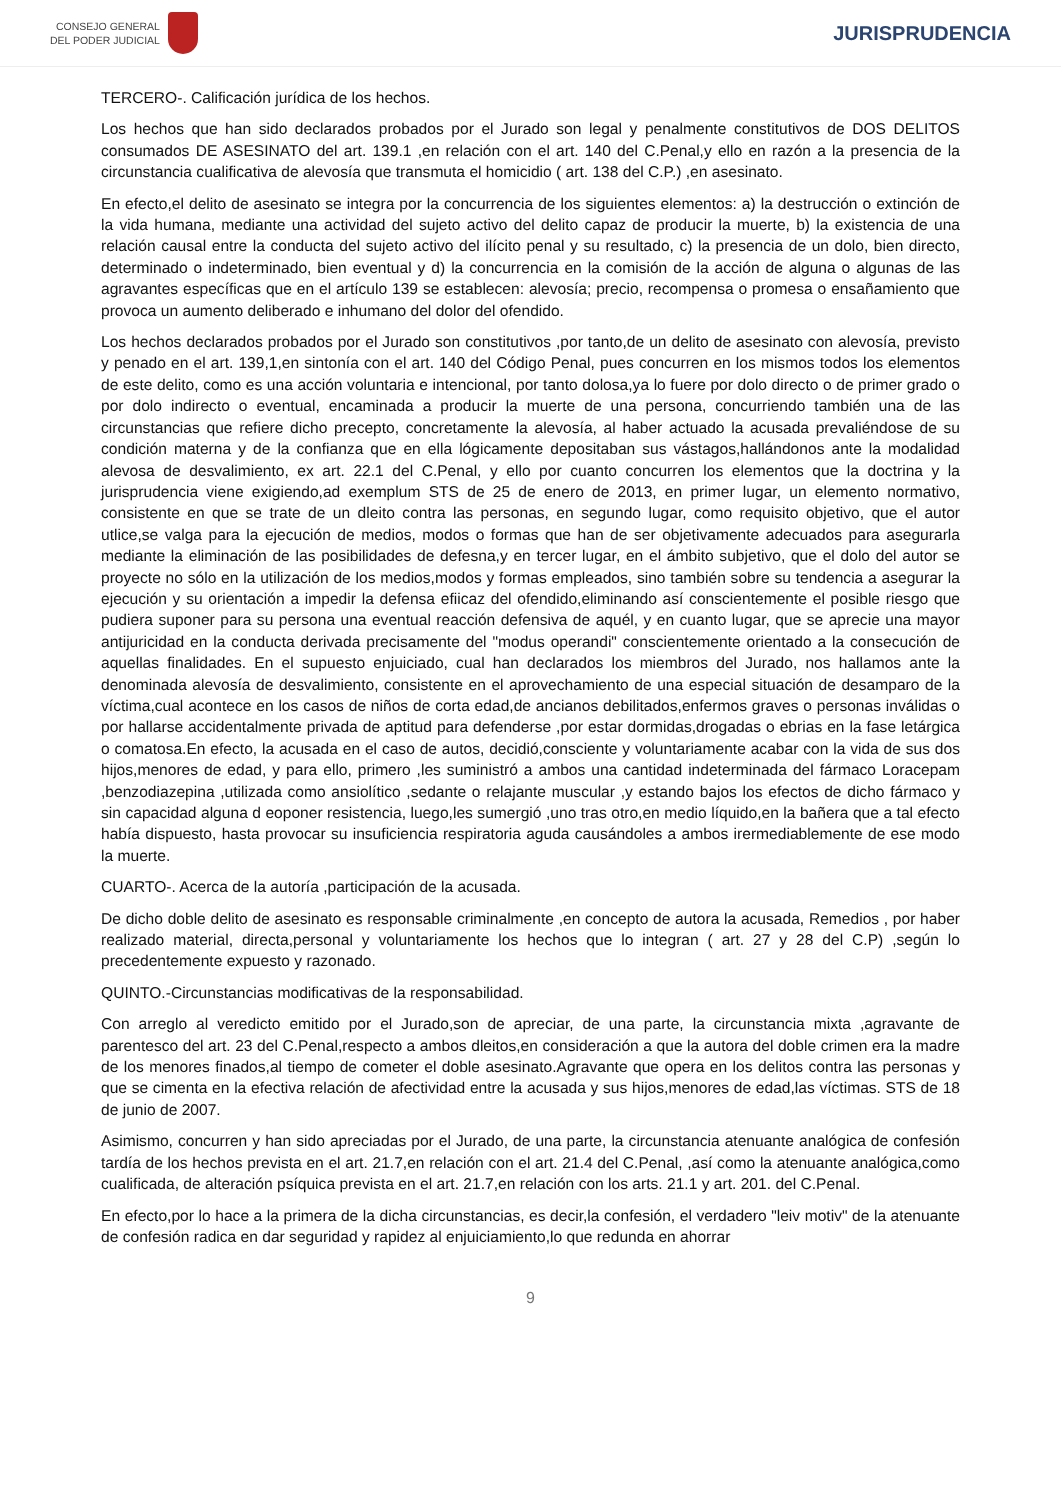CONSEJO GENERAL
DEL PODER JUDICIAL
JURISPRUDENCIA
TERCERO-. Calificación jurídica de los hechos.
Los hechos que han sido declarados probados por el Jurado son legal y penalmente constitutivos de DOS DELITOS consumados DE ASESINATO del art. 139.1 ,en relación con el art. 140 del C.Penal,y ello en razón a la presencia de la circunstancia cualificativa de alevosía que transmuta el homicidio ( art. 138 del C.P.) ,en asesinato.
En efecto,el delito de asesinato se integra por la concurrencia de los siguientes elementos: a) la destrucción o extinción de la vida humana, mediante una actividad del sujeto activo del delito capaz de producir la muerte, b) la existencia de una relación causal entre la conducta del sujeto activo del ilícito penal y su resultado, c) la presencia de un dolo, bien directo, determinado o indeterminado, bien eventual y d) la concurrencia en la comisión de la acción de alguna o algunas de las agravantes específicas que en el artículo 139 se establecen: alevosía; precio, recompensa o promesa o ensañamiento que provoca un aumento deliberado e inhumano del dolor del ofendido.
Los hechos declarados probados por el Jurado son constitutivos ,por tanto,de un delito de asesinato con alevosía, previsto y penado en el art. 139,1,en sintonía con el art. 140 del Código Penal, pues concurren en los mismos todos los elementos de este delito, como es una acción voluntaria e intencional, por tanto dolosa,ya lo fuere por dolo directo o de primer grado o por dolo indirecto o eventual, encaminada a producir la muerte de una persona, concurriendo también una de las circunstancias que refiere dicho precepto, concretamente la alevosía, al haber actuado la acusada prevaliéndose de su condición materna y de la confianza que en ella lógicamente depositaban sus vástagos,hallándonos ante la modalidad alevosa de desvalimiento, ex art. 22.1 del C.Penal, y ello por cuanto concurren los elementos que la doctrina y la jurisprudencia viene exigiendo,ad exemplum STS de 25 de enero de 2013, en primer lugar, un elemento normativo, consistente en que se trate de un dleito contra las personas, en segundo lugar, como requisito objetivo, que el autor utlice,se valga para la ejecución de medios, modos o formas que han de ser objetivamente adecuados para asegurarla mediante la eliminación de las posibilidades de defesna,y en tercer lugar, en el ámbito subjetivo, que el dolo del autor se proyecte no sólo en la utilización de los medios,modos y formas empleados, sino también sobre su tendencia a asegurar la ejecución y su orientación a impedir la defensa efiicaz del ofendido,eliminando así conscientemente el posible riesgo que pudiera suponer para su persona una eventual reacción defensiva de aquél, y en cuanto lugar, que se aprecie una mayor antijuricidad en la conducta derivada precisamente del "modus operandi" conscientemente orientado a la consecución de aquellas finalidades. En el supuesto enjuiciado, cual han declarados los miembros del Jurado, nos hallamos ante la denominada alevosía de desvalimiento, consistente en el aprovechamiento de una especial situación de desamparo de la víctima,cual acontece en los casos de niños de corta edad,de ancianos debilitados,enfermos graves o personas inválidas o por hallarse accidentalmente privada de aptitud para defenderse ,por estar dormidas,drogadas o ebrias en la fase letárgica o comatosa.En efecto, la acusada en el caso de autos, decidió,consciente y voluntariamente acabar con la vida de sus dos hijos,menores de edad, y para ello, primero ,les suministró a ambos una cantidad indeterminada del fármaco Loracepam ,benzodiazepina ,utilizada como ansiolítico ,sedante o relajante muscular ,y estando bajos los efectos de dicho fármaco y sin capacidad alguna d eoponer resistencia, luego,les sumergió ,uno tras otro,en medio líquido,en la bañera que a tal efecto había dispuesto, hasta provocar su insuficiencia respiratoria aguda causándoles a ambos irermediablemente de ese modo la muerte.
CUARTO-. Acerca de la autoría ,participación de la acusada.
De dicho doble delito de asesinato es responsable criminalmente ,en concepto de autora la acusada, Remedios , por haber realizado material, directa,personal y voluntariamente los hechos que lo integran ( art. 27 y 28 del C.P) ,según lo precedentemente expuesto y razonado.
QUINTO.-Circunstancias modificativas de la responsabilidad.
Con arreglo al veredicto emitido por el Jurado,son de apreciar, de una parte, la circunstancia mixta ,agravante de parentesco del art. 23 del C.Penal,respecto a ambos dleitos,en consideración a que la autora del doble crimen era la madre de los menores finados,al tiempo de cometer el doble asesinato.Agravante que opera en los delitos contra las personas y que se cimenta en la efectiva relación de afectividad entre la acusada y sus hijos,menores de edad,las víctimas. STS de 18 de junio de 2007.
Asimismo, concurren y han sido apreciadas por el Jurado, de una parte, la circunstancia atenuante analógica de confesión tardía de los hechos prevista en el art. 21.7,en relación con el art. 21.4 del C.Penal, ,así como la atenuante analógica,como cualificada, de alteración psíquica prevista en el art. 21.7,en relación con los arts. 21.1 y art. 201. del C.Penal.
En efecto,por lo hace a la primera de la dicha circunstancias, es decir,la confesión, el verdadero "leiv motiv" de la atenuante de confesión radica en dar seguridad y rapidez al enjuiciamiento,lo que redunda en ahorrar
9